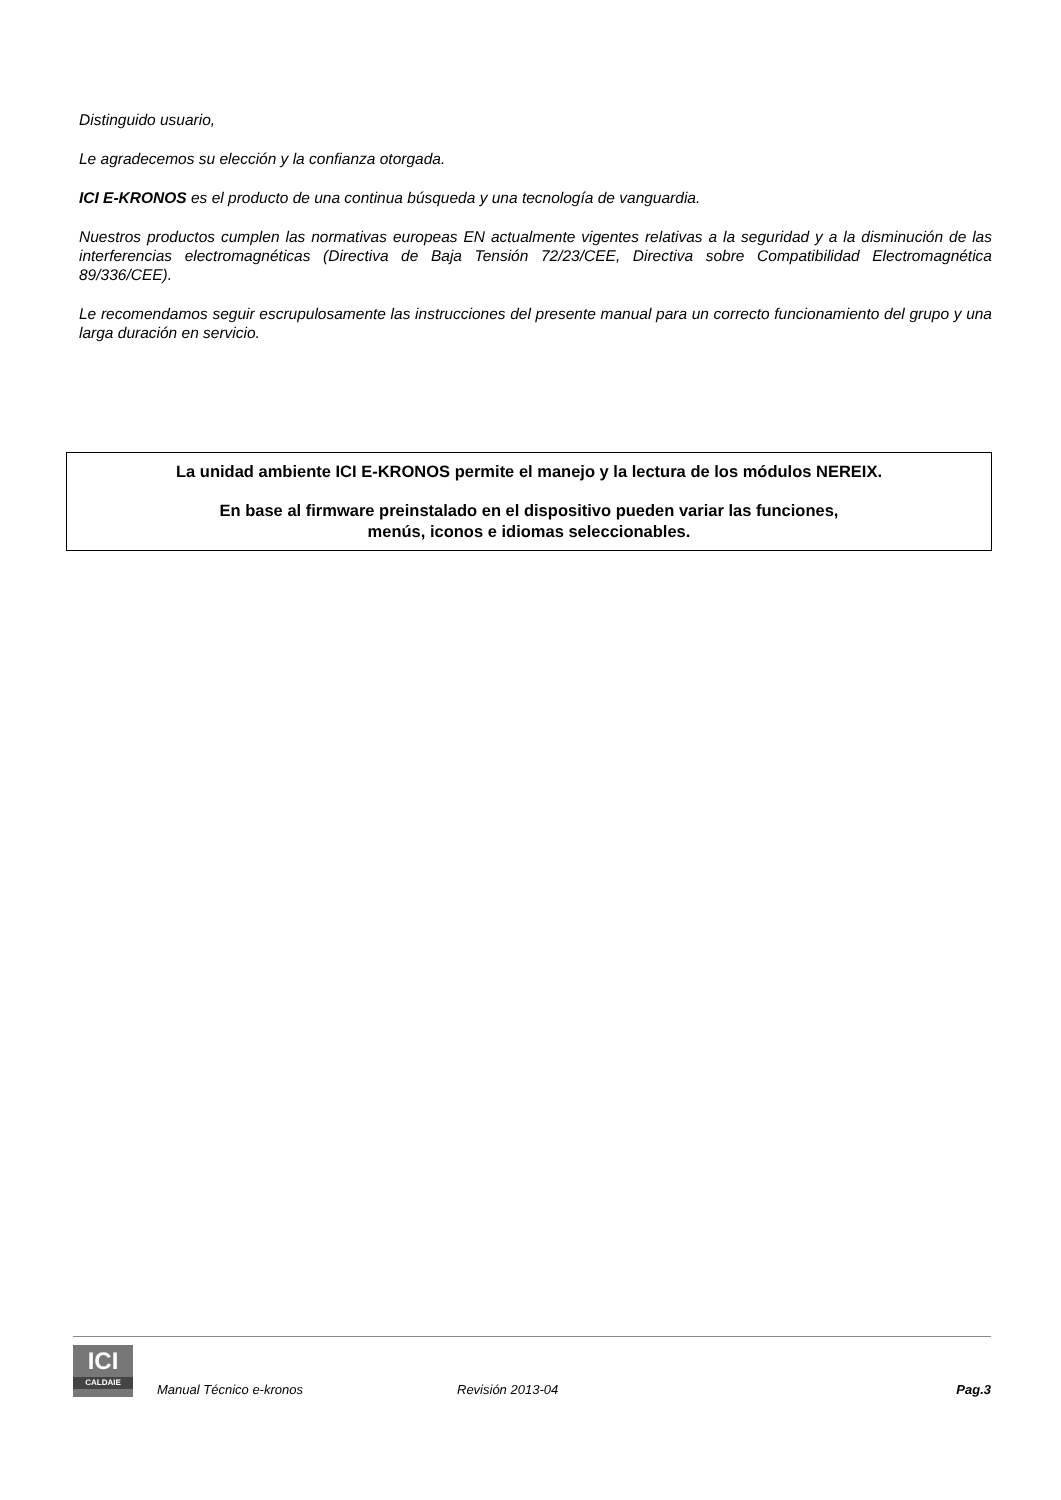Distinguido usuario,
Le agradecemos su elección y la confianza otorgada.
ICI E-KRONOS es el producto de una continua búsqueda y una tecnología de vanguardia.
Nuestros productos cumplen las normativas europeas EN actualmente vigentes relativas a la seguridad y a la disminución de las interferencias electromagnéticas (Directiva de Baja Tensión 72/23/CEE, Directiva sobre Compatibilidad Electromagnética 89/336/CEE).
Le recomendamos seguir escrupulosamente las instrucciones del presente manual para un correcto funcionamiento del grupo y una larga duración en servicio.
La unidad ambiente ICI E-KRONOS permite el manejo y la lectura de los módulos NEREIX.
En base al firmware preinstalado en el dispositivo pueden variar las funciones,
menús, iconos e idiomas seleccionables.
ICI
CALDAIE
Manual Técnico e-kronos
Revisión 2013-04
Pag.3